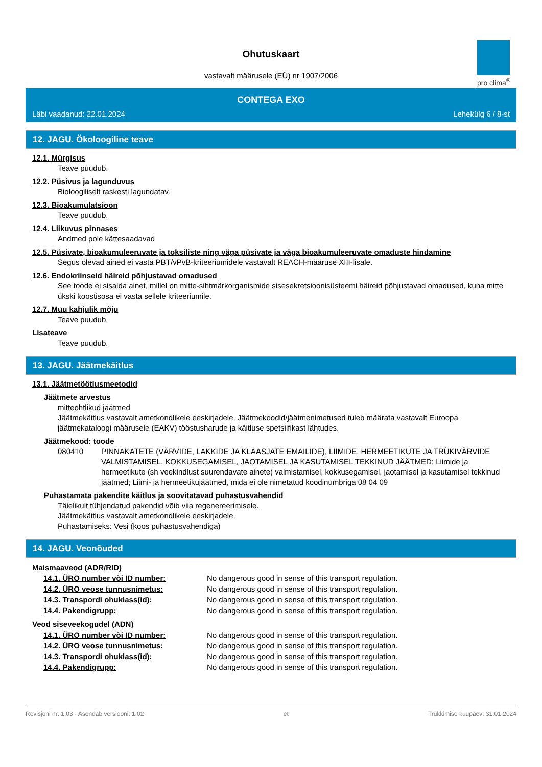Ohutuskaart
vastavalt määrusele (EÜ) nr 1907/2006
pro clima<sup>®</sup>
CONTEGA EXO
Läbi vaadanud: 22.01.2024 Lehekülg 6 / 8-st
12. JAGU. Ökoloogiline teave
12.1. Mürgisus
Teave puudub.
12.2. Püsivus ja lagunduvus
Bioloogiliselt raskesti lagundatav.
12.3. Bioakumulatsioon
Teave puudub.
12.4. Liikuvus pinnases
Andmed pole kättesaadavad
12.5. Püsivate, bioakumuleeruvate ja toksiliste ning väga püsivate ja väga bioakumuleeruvate omaduste hindamine
Segus olevad ained ei vasta PBT/vPvB-kriteeriumidele vastavalt REACH-määruse XIII-lisale.
12.6. Endokriinseid häireid põhjustavad omadused
See toode ei sisalda ainet, millel on mitte-sihtmärkorganismide sisesekretsioonisüsteemi häireid põhjustavad omadused, kuna mitte ükski koostisosa ei vasta sellele kriteeriumile.
12.7. Muu kahjulik mõju
Teave puudub.
Lisateave
Teave puudub.
13. JAGU. Jäätmekäitlus
13.1. Jäätmetöötlusmeetodid
Jäätmete arvestus
mitteohtlikud jäätmed
Jäätmekäitlus vastavalt ametkondlikele eeskirjadele. Jäätmekoodid/jäätmenimetused tuleb määrata vastavalt Euroopa jäätmekataloogi määrusele (EAKV) tööstusharude ja käitluse spetsiifikast lähtudes.
Jäätmekood: toode
080410 PINNAKATETE (VÄRVIDE, LAKKIDE JA KLAASJATE EMAILIDE), LIIMIDE, HERMEETIKUTE JA TRÜKIVÄRVIDE VALMISTAMISEL, KOKKUSEGAMISEL, JAOTAMISEL JA KASUTAMISEL TEKKINUD JÄÄTMED; Liimide ja hermeetikute (sh veekindlust suurendavate ainete) valmistamisel, kokkusegamisel, jaotamisel ja kasutamisel tekkinud jäätmed; Liimi- ja hermeetikujäätmed, mida ei ole nimetatud koodinumbriga 08 04 09
Puhastamata pakendite käitlus ja soovitatavad puhastusvahendid
Täielikult tühjendatud pakendid võib viia regenereerimisele.
Jäätmekäitlus vastavalt ametkondlikele eeskirjadele.
Puhastamiseks: Vesi (koos puhastusvahendiga)
14. JAGU. Veonõuded
Maismaaveod (ADR/RID)
14.1. ÜRO number või ID number: No dangerous good in sense of this transport regulation.
14.2. ÜRO veose tunnusnimetus: No dangerous good in sense of this transport regulation.
14.3. Transpordi ohuklass(id): No dangerous good in sense of this transport regulation.
14.4. Pakendigrupp: No dangerous good in sense of this transport regulation.
Veod siseveekogudel (ADN)
14.1. ÜRO number või ID number: No dangerous good in sense of this transport regulation.
14.2. ÜRO veose tunnusnimetus: No dangerous good in sense of this transport regulation.
14.3. Transpordi ohuklass(id): No dangerous good in sense of this transport regulation.
14.4. Pakendigrupp: No dangerous good in sense of this transport regulation.
Revisjoni nr: 1,03 - Asendab versiooni: 1,02 et Trükkimise kuupäev: 31.01.2024